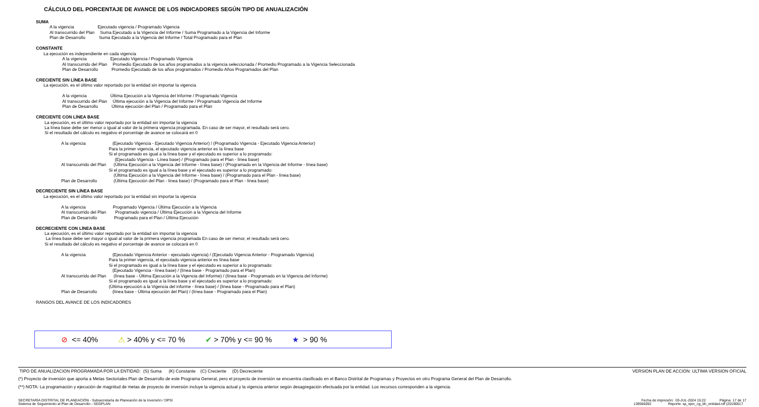CÁLCULO DEL PORCENTAJE DE AVANCE DE LOS INDICADORES SEGÚN TIPO DE ANUALIZACIÓN
SUMA
A la vigencia Ejecutado vigencia / Programado Vigencia
Al transcurrido del Plan Suma Ejecutado a la Vigencia del Informe / Suma Programado a la Vigencia del Informe
Plan de Desarrollo Suma Ejecutado a la Vigencia del Informe / Total Programado para el Plan
CONSTANTE
La ejecución es independiente en cada vigencia
A la vigencia Ejecutado Vigencia / Programado Vigencia
Al transcurrido del Plan Promedio Ejecutado de los años programados a la vigencia seleccionada / Promedio Programado a la Vigencia Seleccionada
Plan de Desarrollo Promedio Ejecutado de los años programados / Promedio Años Programados del Plan
CRECIENTE SIN LÍNEA BASE
La ejecución, es el último valor reportado por la entidad sin importar la vigencia
A la vigencia Última Ejecución a la Vigencia del Informe / Programado Vigencia
Al transcurrido del Plan Última ejecución a la Vigencia del Informe / Programado Vigencia del Informe
Plan de Desarrollo Última ejecución del Plan / Programado para el Plan
CRECIENTE CON LÍNEA BASE
La ejecución, es el último valor reportado por la entidad sin importar la vigencia
La línea base debe ser menor o igual al valor de la primera vigencia programada. En caso de ser mayor, el resultado será cero.
Si el resultado del cálculo es negativo el porcentaje de avance se colocará en 0
A la vigencia (Ejecutado Vigencia - Ejecutado Vigencia Anterior) / (Programado Vigencia - Ejecutado Vigencia Anterior)
Para la primer vigencia, el ejecutado vigencia anterior es la línea base
Si el programado es igual a la línea base y el ejecutado es superior a lo programado:
(Ejecutado Vigencia - Línea base) / (Programado para el Plan - línea base)
Al transcurrido del Plan (Última Ejecución a la Vigencia del Informe - línea base) / (Programado en la Vigencia del Informe - línea base)
Si el programado es igual a la línea base y el ejecutado es superior a lo programado:
(Última Ejecución a la Vigencia del Informe - línea base) / (Programado para el Plan - línea base)
Plan de Desarrollo (Última Ejecución del Plan - línea base) / (Programado para el Plan - línea base)
DECRECIENTE SIN LÍNEA BASE
La ejecución, es el último valor reportado por la entidad sin importar la vigencia
A la vigencia Programado Vigencia / Última Ejecución a la Vigencia
Al transcurrido del Plan Programado vigencia / Última Ejecución a la Vigencia del Informe
Plan de Desarrollo Programado para el Plan / Última Ejecución
DECRECIENTE CON LÍNEA BASE
La ejecución, es el último valor reportado por la entidad sin importar la vigencia
La línea base debe ser mayor o igual al valor de la primera vigencia programada En caso de ser menor, el resultado será cero.
Si el resultado del cálculo es negativo el porcentaje de avance se colocará en 0
A la vigencia (Ejecutado Vigencia Anterior - ejecutado vigencia) / (Ejecutado Vigencia Anterior - Programado Vigencia)
Para la primer vigencia, el ejecutado vigencia anterior es línea base
Si el programado es igual a la línea base y el ejecutado es superior a lo programado:
(Ejecutado Vigencia - línea base) / (línea base - Programado para el Plan)
Al transcurrido del Plan (línea base - Última Ejecución a la Vigencia del Informe) / (línea base - Programado en la Vigencia del Informe)
Si el programado es igual a la línea base y el ejecutado es superior a lo programado:
(Última ejecución a la Vigencia del informe - línea base) / (línea base - Programado para el Plan)
Plan de Desarrollo (línea base - Última ejecución del Plan) / (línea base - Programado para el Plan)
RANGOS DEL AVANCE DE LOS INDICADORES
⊘ <= 40% ⚠ > 40% y <= 70 % ✔ > 70% y <= 90 % ★ > 90 %
TIPO DE ANUALIZACION PROGRAMADA POR LA ENTIDAD: (S) Suma (K) Constante (C) Creciente (D) Decreciente VERSION PLAN DE ACCION: ULTIMA VERSION OFICIAL
(*) Proyecto de inversión que aporta a Metas Sectoriales Plan de Desarrollo de este Programa General, pero el proyecto de inversión se encuentra clasificado en el Banco Distrital de Programas y Proyectos en otro Programa General del Plan de Desarrollo.
(**) NOTA: La programación y ejecución de magnitud de metas de proyecto de inversión incluye la vigencia actual y la vigencia anterior según desagregación efectuada por la entidad. Los recursos corresponden a la vigencia.
SECRETARÍA DISTRITAL DE PLANEACIÓN - Subsecretaría de Planeación de la Inversión / DPSI
Sistema de Seguimiento al Plan de Desarrollo - SEGPLAN Fecha de impresión: 03-JUL-2024 15:22 Página 17 de 17
139566092 Reporte: sp_ejec_cg_bh_entidad.rdf (20190617